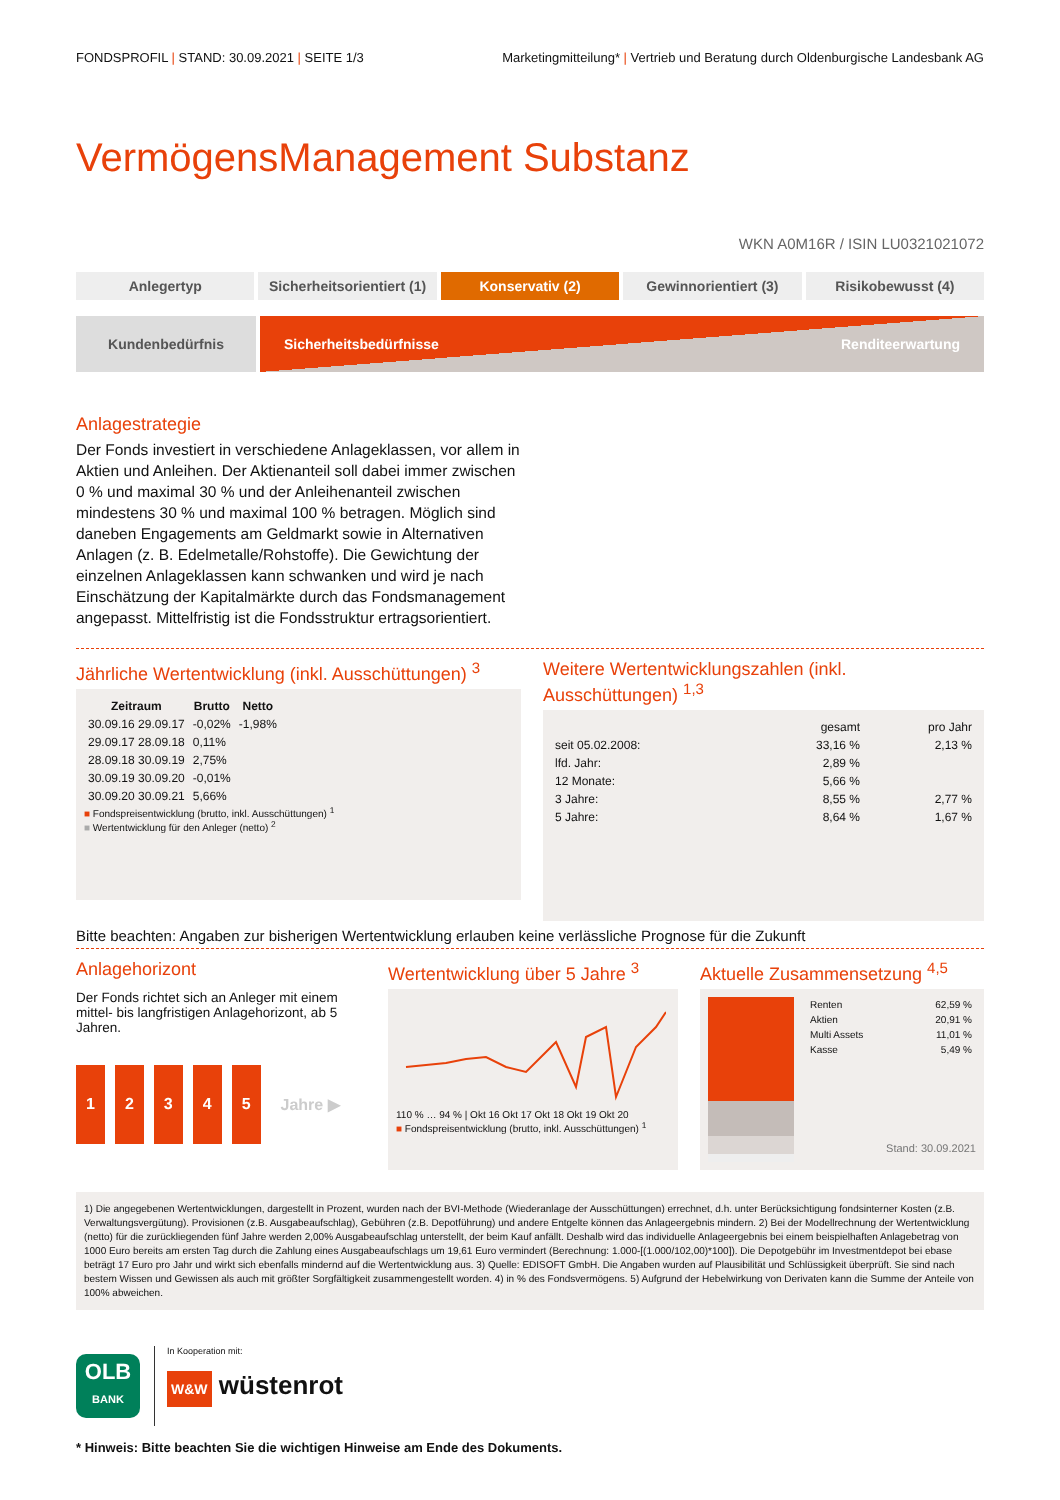FONDSPROFIL | STAND: 30.09.2021 | SEITE 1/3 Marketingmitteilung* | Vertrieb und Beratung durch Oldenburgische Landesbank AG
VermögensManagement Substanz
WKN A0M16R / ISIN LU0321021072
Anlegertyp Sicherheitsorientiert (1) Konservativ (2) Gewinnorientiert (3) Risikobewusst (4)
Kundenbedürfnis
Sicherheitsbedürfnisse Renditeerwartung
Anlagestrategie
Der Fonds investiert in verschiedene Anlageklassen, vor allem in Aktien und Anleihen. Der Aktienanteil soll dabei immer zwischen 0 % und maximal 30 % und der Anleihenanteil zwischen mindestens 30 % und maximal 100 % betragen. Möglich sind daneben Engagements am Geldmarkt sowie in Alternativen Anlagen (z. B. Edelmetalle/Rohstoffe). Die Gewichtung der einzelnen Anlageklassen kann schwanken und wird je nach Einschätzung der Kapitalmärkte durch das Fondsmanagement angepasst. Mittelfristig ist die Fondsstruktur ertragsorientiert.
Jährliche Wertentwicklung (inkl. Ausschüttungen) <sup>3</sup>
| Zeitraum | Brutto | Netto |
| --- | --- | --- |
| 30.09.16 29.09.17 | -0,02% | -1,98% |
| 29.09.17 28.09.18 | 0,11% | |
| 28.09.18 30.09.19 | 2,75% | |
| 30.09.19 30.09.20 | -0,01% | |
| 30.09.20 30.09.21 | 5,66% | |
■ Fondspreisentwicklung (brutto, inkl. Ausschüttungen) <sup>1</sup>
■ Wertentwicklung für den Anleger (netto) <sup>2</sup>
Weitere Wertentwicklungszahlen (inkl. Ausschüttungen) <sup>1,3</sup>
| | gesamt | pro Jahr |
| --- | --- | --- |
| seit 05.02.2008: | 33,16 % | 2,13 % |
| lfd. Jahr: | 2,89 % | |
| 12 Monate: | 5,66 % | |
| 3 Jahre: | 8,55 % | 2,77 % |
| 5 Jahre: | 8,64 % | 1,67 % |
Bitte beachten: Angaben zur bisherigen Wertentwicklung erlauben keine verlässliche Prognose für die Zukunft
Anlagehorizont
Der Fonds richtet sich an Anleger mit einem mittel- bis langfristigen Anlagehorizont, ab 5 Jahren.
12345 Jahre ▶
Wertentwicklung über 5 Jahre <sup>3</sup>
110 % … 94 % | Okt 16 Okt 17 Okt 18 Okt 19 Okt 20
■ Fondspreisentwicklung (brutto, inkl. Ausschüttungen) <sup>1</sup>
Aktuelle Zusammensetzung <sup>4,5</sup>
| Renten | 62,59 % |
| Aktien | 20,91 % |
| Multi Assets | 11,01 % |
| Kasse | 5,49 % |
Stand: 30.09.2021
1) Die angegebenen Wertentwicklungen, dargestellt in Prozent, wurden nach der BVI-Methode (Wiederanlage der Ausschüttungen) errechnet, d.h. unter Berücksichtigung fondsinterner Kosten (z.B. Verwaltungsvergütung). Provisionen (z.B. Ausgabeaufschlag), Gebühren (z.B. Depotführung) und andere Entgelte können das Anlageergebnis mindern. 2) Bei der Modellrechnung der Wertentwicklung (netto) für die zurückliegenden fünf Jahre werden 2,00% Ausgabeaufschlag unterstellt, der beim Kauf anfällt. Deshalb wird das individuelle Anlageergebnis bei einem beispielhaften Anlagebetrag von 1000 Euro bereits am ersten Tag durch die Zahlung eines Ausgabeaufschlags um 19,61 Euro vermindert (Berechnung: 1.000-[(1.000/102,00)*100]). Die Depotgebühr im Investmentdepot bei ebase beträgt 17 Euro pro Jahr und wirkt sich ebenfalls mindernd auf die Wertentwicklung aus. 3) Quelle: EDISOFT GmbH. Die Angaben wurden auf Plausibilität und Schlüssigkeit überprüft. Sie sind nach bestem Wissen und Gewissen als auch mit größter Sorgfältigkeit zusammengestellt worden. 4) in % des Fondsvermögens. 5) Aufgrund der Hebelwirkung von Derivaten kann die Summe der Anteile von 100% abweichen.
OLB
BANK
In Kooperation mit:
W&W wüstenrot
* Hinweis: Bitte beachten Sie die wichtigen Hinweise am Ende des Dokuments.